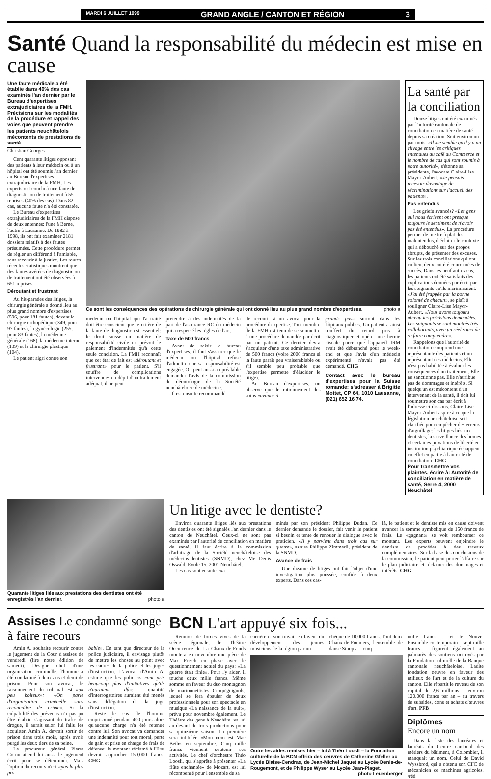MARDI 6 JUILLET 1999 GRAND ANGLE / CANTON ET RÉGION 3
Santé Quand la responsabilité du médecin est mise en cause
Une faute médicale a été établie dans 40% des cas examinés l'an dernier par le Bureau d'expertises extrajudiciaires de la FMH. Précisions sur les modalités de la procédure et rappel des voies que peuvent prendre les patients neuchâtelois mécontents de prestations de santé.
Christian Georges
Cent quarante litiges opposant des patients à leur médecin ou à un hôpital ont été soumis l'an dernier au Bureau d'expertises extrajudiciaire de la FMH. Les experts ont conclu à une faute de diagnostic ou de traitement à 55 reprises (40% des cas). Dans 82 cas, aucune faute n'a été constatée.
Le Bureau d'expertises extrajudiciaires de la FMH dispose de deux antennes: l'une à Berne, l'autre à Lausanne. De 1982 à 1998, ils ont fait examiner 2181 dossiers relatifs à des fautes présumées. Cette procédure permet de régler un différend à l'amiable, sans recourir à la justice. Les toutes récentes statistiques montrent que des fautes avérées de diagnostic ou de traitement ont été observées à 651 reprises.
Déroutant et frustrant
Au hit-parades des litiges, la chirurgie générale a donné lieu au plus grand nombre d'expertises (596, pour 181 fautes), devant la chirurgie orthopédique (349, pour 97 fautes), la gynécologie (255, pour 83 fautes), la médecine générale (168), la médecine interne (139) et la chirurgie plastique (104).
Le patient aigri contre son
Ce sont les conséquences des opérations de chirurgie générale qui ont donné lieu au plus grand nombre d'expertises. photo a
médecin ou l'hôpital qui l'a traité doit être conscient que le critère de la faute de diagnostic est essentiel: le droit suisse en matière de responsabilité civile ne prévoit le paiement d'indemnités qu'à cette seule condition. La FMH reconnaît que cet état de fait est «déroutant et frustrant» pour le patient. S'il souffre de complications intervenues en dépit d'un traitement adéquat, il ne peut
prétendre à des indemnités de la part de l'assurance RC du médecin qui a respecté les règles de l'art.
Taxe de 500 francs
Avant de saisir le bureau d'expertises, il faut s'assurer que le médecin ou l'hôpital refuse d'admettre que sa responsabilité est engagée. On peut aussi au préalable demander l'avis de la commission de déontologie de la Société neuchâteloise de médecine.
Il est ensuite recommandé
de recourir à un avocat pour la procédure d'expertise. Tout membre de la FMH est tenu de se soumettre à une procédure demandée par écrit par un patient. Ce dernier devra s'acquitter d'une taxe administrative de 500 francs (voire 2000 francs si la faute paraît peu vraisemblable ou s'il semble peu probable que l'expertise permette d'élucider le litige).
Au Bureau d'expertises, on observe que le rationnement des soins «avance à
grands pas» surtout dans les hôpitaux publics. Un patient a ainsi souffert du retard pris à diagnostiquer et opérer une hernie discale parce que l'appareil IRM avait été débranché pour le week-end et que l'avis d'un médecin expérimenté n'avait pas été demandé. CHG
Contact avec le bureau d'expertises pour la Suisse romande: s'adresser à Brigitte Mottet, CP 64, 1010 Lausanne, (021) 652 16 74.
La santé par la conciliation
Douze litiges ont été examinés par l'autorité cantonale de conciliation en matière de santé depuis sa création. Soit environ un par mois. «Il me semble qu'il y a un clivage entre les critiques entendues au café du Commerce et le nombre de cas qui sont soumis à notre autorité», s'étonne sa présidente, l'avocate Claire-Lise Mayor-Aubert. «Je pensais recevoir davantage de récriminations sur l'accueil des patients».
Pas entendus
Les griefs avancés? «Les gens qui nous écrivent ont presque toujours le sentiment de n'avoir pas été entendus». La procédure permet de mettre à plat des malentendus, d'éclairer le contexte qui a débouché sur des propos abrupts, de présenter des excuses. Sur les trois conciliations qui ont eu lieu, deux ont été couronnées de succès. Dans les neuf autres cas, les patients ont été satisfaits des explications données par écrit par les soignants qu'ils incriminaient. «J'ai été frappée par la bonne volonté de chacun», se plaît à souligner Claire-Lise Mayor-Aubert. «Nous avons toujours obtenu les précisions demandées. Les soignants se sont montrés très collaborants, avec un réel souci de se faire comprendre».
Rappelons que l'autorité de conciliation comprend une représentante des patients et un représentant des médecins. Elle n'est pas habilitée à évaluer les conséquences d'un traitement. Elle ne sanctionne pas. Elle n'attribue pas de dommages et intérêts. Si quelqu'un est mécontent d'un intervenant de la santé, il doit lui soumettre son cas par écrit à l'adresse ci-dessous. Claire-Lise Mayor-Aubert aspire à ce que la législation neuchâteloise soit clarifiée pour empêcher des erreurs d'aiguillage: les litiges liés aux dentistes, la surveillance des homes et certaines privations de liberté en institution psychiatrique échappent en effet en partie à l'autorité de conciliation. CHG
Pour transmettre vos plaintes, écrire à: Autorité de conciliation en matière de santé, Serre 4, 2000 Neuchâtel
Quarante litiges liés aux prestations des dentistes ont été enregistrés l'an dernier. photo a
Un litige avec le dentiste?
Environ quarante litiges liés aux prestations des dentistes ont été signalés l'an dernier dans le canton de Neuchâtel. Ceux-ci ne sont pas examinés par l'autorité de conciliation en matière de santé. Il faut écrire à la commission d'arbitrage de la Société neuchâteloise des médecins-dentistes (SNMD), chez Me Denis Oswald, Evole 15, 2001 Neuchâtel.
Les cas sont ensuite exa-
minés par son président Philippe Dudan. Ce dernier demande le dossier, fait venir le patient si besoin et tente de renouer le dialogue avec le praticien. «Il y parvient dans trois cas sur quatre», assure Philippe Zimmerli, président de la SNMD.
Avance de frais
Une dizaine de litiges ont fait l'objet d'une investigation plus poussée, confiée à deux experts. Dans ces cas-
là, le patient et le dentiste mis en cause doivent avancer la somme symbolique de 150 francs de frais. Le «gagnant» se voit rembourser ce montant. Les experts peuvent enjoindre le dentiste de procéder à des travaux complémentaires. Sur la base des conclusions de la commission, le patient peut porter l'affaire sur le plan judiciaire et réclamer des dommages et intérêts. CHG
Assises Le condamné songe à faire recours
Amin A. souhaite recourir contre le jugement de la Cour d'assises de vendredi (lire notre édition de samedi). Désigné chef d'une organisation criminelle, l'homme a été condamné à deux ans et demi de prison. Pour son avocat, le raisonnement du tribunal est «un peu boiteux»: «On parle d'organisation criminelle sans reconnaître de crime». Si la culpabilité des prévenus n'a pas pu être établie s'agissant du trafic de drogue, il aurait selon lui fallu les acquitter. Amin A. devrait sortir de prison dans trois mois, après avoir purgé les deux tiers de sa peine.
Le procureur général Pierre Cornu attend lui aussi le jugement écrit pour se déterminer. Mais l'option du recours n'est «pas la plus pro-
bable». En tant que directeur de la police judiciaire, il envisage plutôt de mettre les choses au point avec les cadres de la police et les juges d'instruction. L'avocat d'Amin A. estime que les policiers «ont pris beaucoup plus d'initiatives qu'ils n'auraient dû»: quantité d'interrogatoires auraient été menés sans délégation de la juge d'instruction.
Reste le cas de l'homme emprisonné pendant 400 jours alors qu'aucune charge n'a été retenue contre lui. Son avocat va demander une indemnité pour tort moral, perte de gain et prise en charge de frais de défense: le montant réclamé à l'Etat devrait approcher 150.000 francs. CHG
BCN L'art appuyé six fois...
Réunion de forces vives de la scène régionale, le Théâtre Occurrence de La Chaux-de-Fonds montera en novembre une pièce de Max Frisch en phase avec le questionnement actuel du pays: «La guerre était finie». Pour l'y aider, il touche deux mille francs. Même somme en faveur du duo montagnon de marionnettistes Croqu'guignols, lequel se fera épauler de deux professionnels pour son spectacle en musique «La naissance de la nuit», prévu pour novembre également. Le Théâtre des gens à Neuchâtel va lui au-devant de trois productions pour sa quinzième saison. La première sera intitulée «Mon nom est Mac Beth» en septembre. Cinq mille francs viennent soutenir ses activités. Le chef d'orchestre Théo Loosli, qui s'apprête à présenter «La flûte enchantée» de Mozart, est lui récompensé pour l'ensemble de sa
carrière et son travail en faveur du développement des jeunes musiciens de la région par un
chèque de 10.000 francs. Tout deux Chaux-de-Fonniers, l'ensemble de danse Sinopia – cinq
Outre les aides remises hier – ici à Théo Loosli – la Fondation culturelle de la BCN offrira des oeuvres de Catherine Gfeller au Lycée Blaise-Cendras, de Jean-Michel Jaquet au Lycée Denis-de-Rougemont, et de Philippe Wyser au Lycée Jean-Piaget. photo Leuenberger
mille francs – et le Nouvel Ensemble contemporain – sept mille francs – figurent également au palmarès des soutiens octroyés par la Fondation culturelle de la Banque cantonale neuchâteloise. Ladite fondation oeuvre en faveur des milieux de l'art et de la culture du canton. Elle répartit le revenu de son capital de 2,6 millions – environ 120.000 francs par an – au travers de subsides, dons et achats d'œuvres d'art. PFB
Diplômes
Encore un nom
Dans la liste des lauréates et lauréats du Centre cantonal des métiers du bâtiment, à Colombier, il manquait un nom. Celui de David Wyssbrod, qui a obtenu son CFC de mécanicien de machines agricoles. /réd